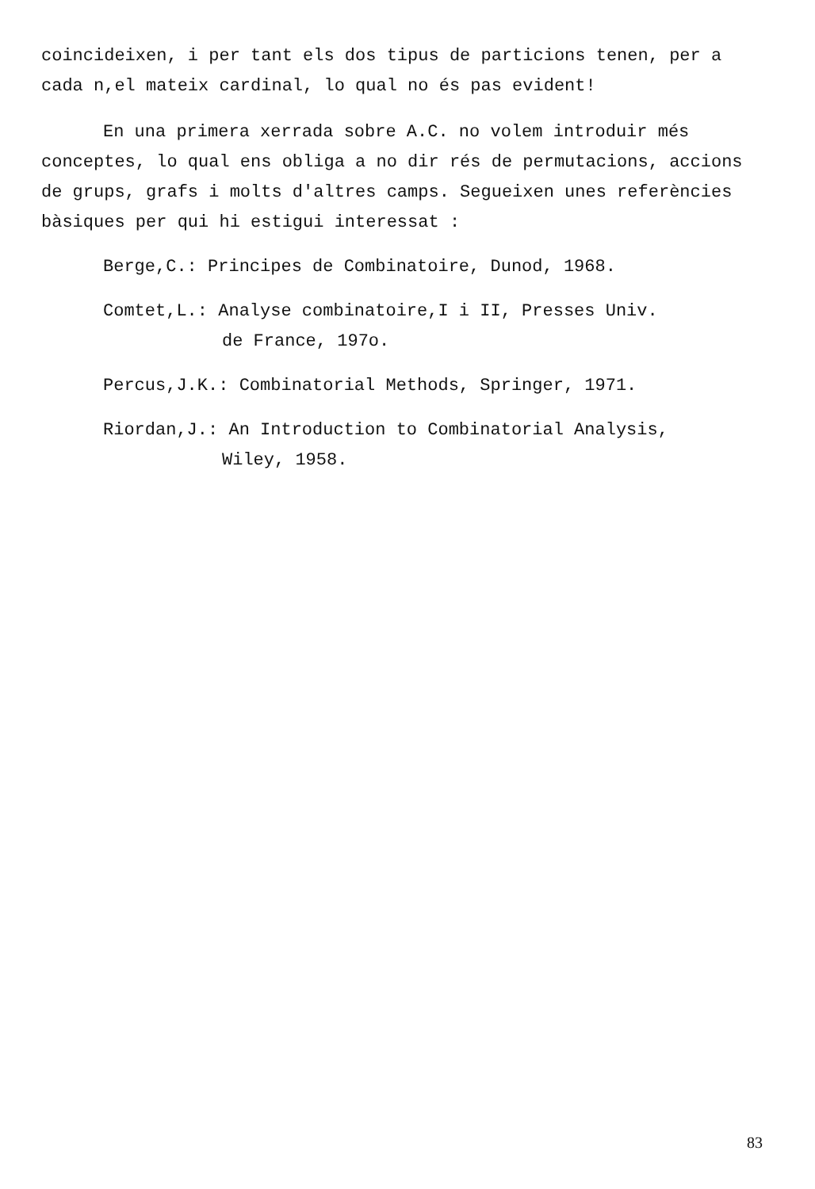coincideixen, i per tant els dos tipus de particions tenen, per a cada n,el mateix cardinal, lo qual no és pas evident!
En una primera xerrada sobre A.C. no volem introduir més conceptes, lo qual ens obliga a no dir rés de permutacions, accions de grups, grafs i molts d'altres camps. Segueixen unes referències bàsiques per qui hi estigui interessat :
Berge,C.: Principes de Combinatoire, Dunod, 1968.
Comtet,L.: Analyse combinatoire,I i II, Presses Univ.
de France, 197o.
Percus,J.K.: Combinatorial Methods, Springer, 1971.
Riordan,J.: An Introduction to Combinatorial Analysis,
Wiley, 1958.
83